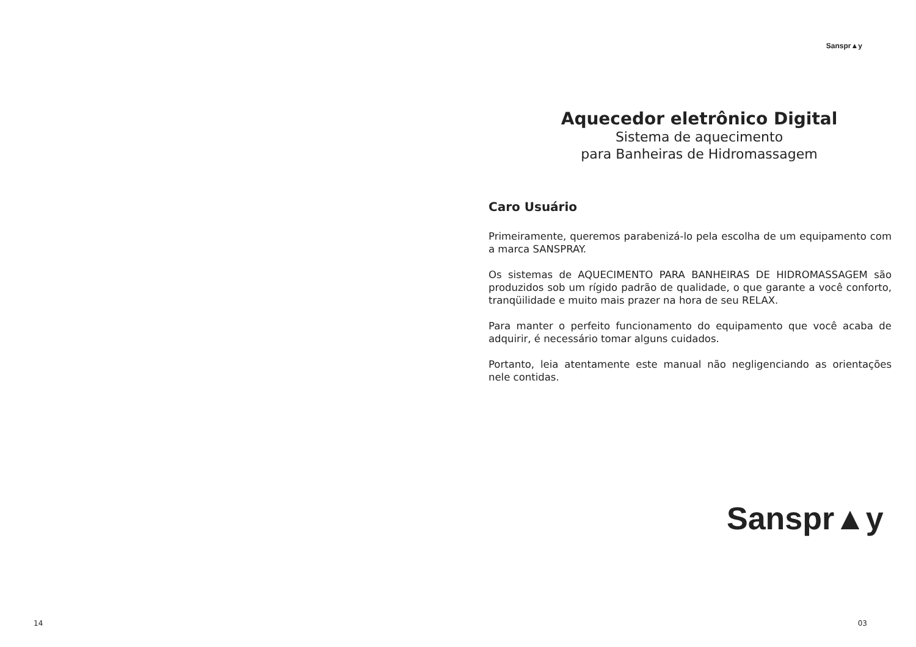14
Sanspr▲y
Aquecedor eletrônico Digital
Sistema de aquecimento
para Banheiras de Hidromassagem
Caro Usuário
Primeiramente, queremos parabenizá-lo pela escolha de um equipamento com a marca SANSPRAY.
Os sistemas de AQUECIMENTO PARA BANHEIRAS DE HIDROMASSAGEM são produzidos sob um rígido padrão de qualidade, o que garante a você conforto, tranqüilidade e muito mais prazer na hora de seu RELAX.
Para manter o perfeito funcionamento do equipamento que você acaba de adquirir, é necessário tomar alguns cuidados.
Portanto, leia atentamente este manual não negligenciando as orientações nele contidas.
Sanspr▲y
03